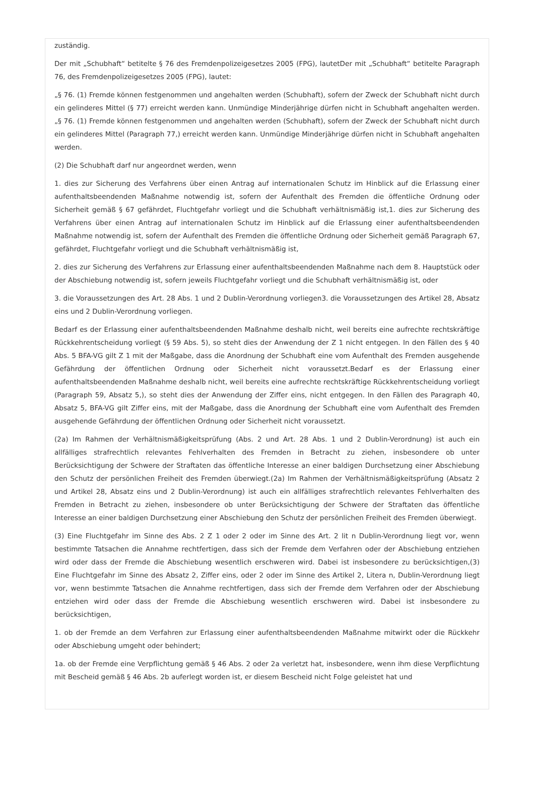zuständig.
Der mit „Schubhaft“ betitelte § 76 des Fremdenpolizeigesetzes 2005 (FPG), lautetDer mit „Schubhaft“ betitelte Paragraph 76, des Fremdenpolizeigesetzes 2005 (FPG), lautet:
„§ 76. (1) Fremde können festgenommen und angehalten werden (Schubhaft), sofern der Zweck der Schubhaft nicht durch ein gelinderes Mittel (§ 77) erreicht werden kann. Unmündige Minderjährige dürfen nicht in Schubhaft angehalten werden.„§ 76. (1) Fremde können festgenommen und angehalten werden (Schubhaft), sofern der Zweck der Schubhaft nicht durch ein gelinderes Mittel (Paragraph 77,) erreicht werden kann. Unmündige Minderjährige dürfen nicht in Schubhaft angehalten werden.
(2) Die Schubhaft darf nur angeordnet werden, wenn
1. dies zur Sicherung des Verfahrens über einen Antrag auf internationalen Schutz im Hinblick auf die Erlassung einer aufenthaltsbeendenden Maßnahme notwendig ist, sofern der Aufenthalt des Fremden die öffentliche Ordnung oder Sicherheit gemäß § 67 gefährdet, Fluchtgefahr vorliegt und die Schubhaft verhältnismäßig ist,1. dies zur Sicherung des Verfahrens über einen Antrag auf internationalen Schutz im Hinblick auf die Erlassung einer aufenthaltsbeendenden Maßnahme notwendig ist, sofern der Aufenthalt des Fremden die öffentliche Ordnung oder Sicherheit gemäß Paragraph 67, gefährdet, Fluchtgefahr vorliegt und die Schubhaft verhältnismäßig ist,
2. dies zur Sicherung des Verfahrens zur Erlassung einer aufenthaltsbeendenden Maßnahme nach dem 8. Hauptstück oder der Abschiebung notwendig ist, sofern jeweils Fluchtgefahr vorliegt und die Schubhaft verhältnismäßig ist, oder
3. die Voraussetzungen des Art. 28 Abs. 1 und 2 Dublin-Verordnung vorliegen3. die Voraussetzungen des Artikel 28, Absatz eins und 2 Dublin-Verordnung vorliegen.
Bedarf es der Erlassung einer aufenthaltsbeendenden Maßnahme deshalb nicht, weil bereits eine aufrechte rechtskräftige Rückkehrentscheidung vorliegt (§ 59 Abs. 5), so steht dies der Anwendung der Z 1 nicht entgegen. In den Fällen des § 40 Abs. 5 BFA-VG gilt Z 1 mit der Maßgabe, dass die Anordnung der Schubhaft eine vom Aufenthalt des Fremden ausgehende Gefährdung der öffentlichen Ordnung oder Sicherheit nicht voraussetzt.Bedarf es der Erlassung einer aufenthaltsbeendenden Maßnahme deshalb nicht, weil bereits eine aufrechte rechtskräftige Rückkehrentscheidung vorliegt (Paragraph 59, Absatz 5,), so steht dies der Anwendung der Ziffer eins, nicht entgegen. In den Fällen des Paragraph 40, Absatz 5, BFA-VG gilt Ziffer eins, mit der Maßgabe, dass die Anordnung der Schubhaft eine vom Aufenthalt des Fremden ausgehende Gefährdung der öffentlichen Ordnung oder Sicherheit nicht voraussetzt.
(2a) Im Rahmen der Verhältnismäßigkeitsprüfung (Abs. 2 und Art. 28 Abs. 1 und 2 Dublin-Verordnung) ist auch ein allfälliges strafrechtlich relevantes Fehlverhalten des Fremden in Betracht zu ziehen, insbesondere ob unter Berücksichtigung der Schwere der Straftaten das öffentliche Interesse an einer baldigen Durchsetzung einer Abschiebung den Schutz der persönlichen Freiheit des Fremden überwiegt.(2a) Im Rahmen der Verhältnismäßigkeitsprüfung (Absatz 2 und Artikel 28, Absatz eins und 2 Dublin-Verordnung) ist auch ein allfälliges strafrechtlich relevantes Fehlverhalten des Fremden in Betracht zu ziehen, insbesondere ob unter Berücksichtigung der Schwere der Straftaten das öffentliche Interesse an einer baldigen Durchsetzung einer Abschiebung den Schutz der persönlichen Freiheit des Fremden überwiegt.
(3) Eine Fluchtgefahr im Sinne des Abs. 2 Z 1 oder 2 oder im Sinne des Art. 2 lit n Dublin-Verordnung liegt vor, wenn bestimmte Tatsachen die Annahme rechtfertigen, dass sich der Fremde dem Verfahren oder der Abschiebung entziehen wird oder dass der Fremde die Abschiebung wesentlich erschweren wird. Dabei ist insbesondere zu berücksichtigen,(3) Eine Fluchtgefahr im Sinne des Absatz 2, Ziffer eins, oder 2 oder im Sinne des Artikel 2, Litera n, Dublin-Verordnung liegt vor, wenn bestimmte Tatsachen die Annahme rechtfertigen, dass sich der Fremde dem Verfahren oder der Abschiebung entziehen wird oder dass der Fremde die Abschiebung wesentlich erschweren wird. Dabei ist insbesondere zu berücksichtigen,
1. ob der Fremde an dem Verfahren zur Erlassung einer aufenthaltsbeendenden Maßnahme mitwirkt oder die Rückkehr oder Abschiebung umgeht oder behindert;
1a. ob der Fremde eine Verpflichtung gemäß § 46 Abs. 2 oder 2a verletzt hat, insbesondere, wenn ihm diese Verpflichtung mit Bescheid gemäß § 46 Abs. 2b auferlegt worden ist, er diesem Bescheid nicht Folge geleistet hat und